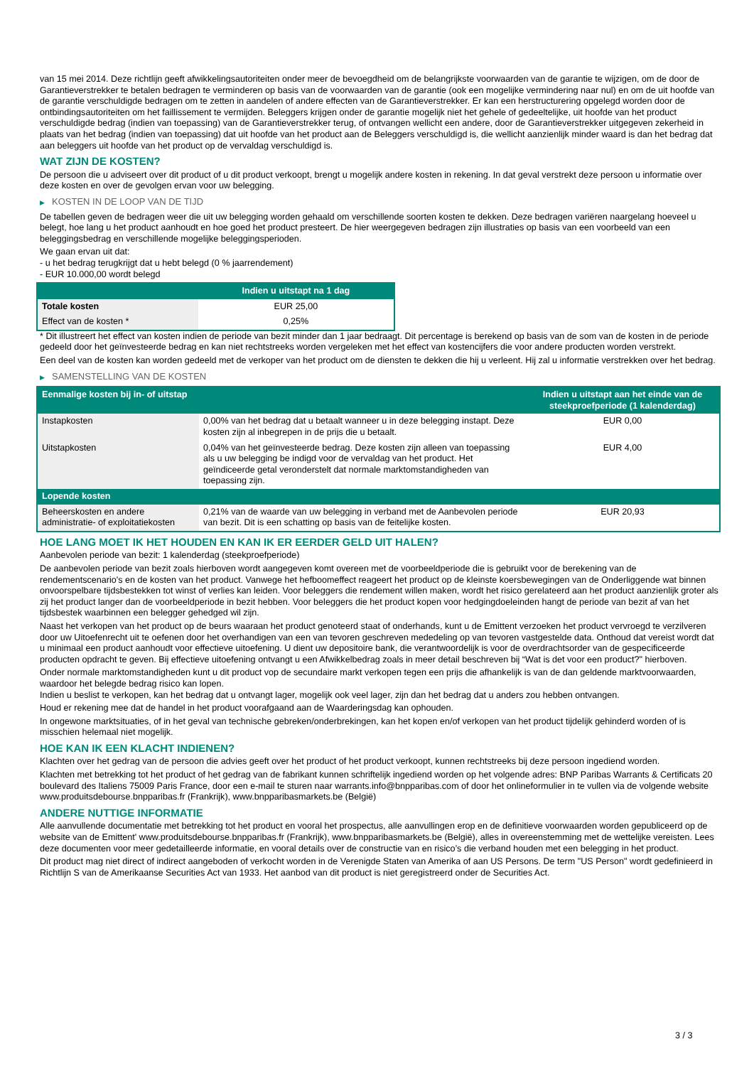van 15 mei 2014. Deze richtlijn geeft afwikkelingsautoriteiten onder meer de bevoegdheid om de belangrijkste voorwaarden van de garantie te wijzigen, om de door de Garantieverstrekker te betalen bedragen te verminderen op basis van de voorwaarden van de garantie (ook een mogelijke vermindering naar nul) en om de uit hoofde van de garantie verschuldigde bedragen om te zetten in aandelen of andere effecten van de Garantieverstrekker. Er kan een herstructurering opgelegd worden door de ontbindingsautoriteiten om het faillissement te vermijden. Beleggers krijgen onder de garantie mogelijk niet het gehele of gedeeltelijke, uit hoofde van het product verschuldigde bedrag (indien van toepassing) van de Garantieverstrekker terug, of ontvangen wellicht een andere, door de Garantieverstrekker uitgegeven zekerheid in plaats van het bedrag (indien van toepassing) dat uit hoofde van het product aan de Beleggers verschuldigd is, die wellicht aanzienlijk minder waard is dan het bedrag dat aan beleggers uit hoofde van het product op de vervaldag verschuldigd is.
WAT ZIJN DE KOSTEN?
De persoon die u adviseert over dit product of u dit product verkoopt, brengt u mogelijk andere kosten in rekening. In dat geval verstrekt deze persoon u informatie over deze kosten en over de gevolgen ervan voor uw belegging.
▶ KOSTEN IN DE LOOP VAN DE TIJD
De tabellen geven de bedragen weer die uit uw belegging worden gehaald om verschillende soorten kosten te dekken. Deze bedragen variëren naargelang hoeveel u belegt, hoe lang u het product aanhoudt en hoe goed het product presteert. De hier weergegeven bedragen zijn illustraties op basis van een voorbeeld van een beleggingsbedrag en verschillende mogelijke beleggingsperioden.
We gaan ervan uit dat:
- u het bedrag terugkrijgt dat u hebt belegd (0 % jaarrendement)
- EUR 10.000,00 wordt belegd
| | Indien u uitstapt na 1 dag |
| --- | --- |
| Totale kosten | EUR 25,00 |
| Effect van de kosten * | 0,25% |
* Dit illustreert het effect van kosten indien de periode van bezit minder dan 1 jaar bedraagt. Dit percentage is berekend op basis van de som van de kosten in de periode gedeeld door het geïnvesteerde bedrag en kan niet rechtstreeks worden vergeleken met het effect van kostencijfers die voor andere producten worden verstrekt.
Een deel van de kosten kan worden gedeeld met de verkoper van het product om de diensten te dekken die hij u verleent. Hij zal u informatie verstrekken over het bedrag.
▶ SAMENSTELLING VAN DE KOSTEN
| Eenmalige kosten bij in- of uitstap | | Indien u uitstapt aan het einde van de steekproefperiode (1 kalenderdag) |
| --- | --- | --- |
| Instapkosten | 0,00% van het bedrag dat u betaalt wanneer u in deze belegging instapt. Deze kosten zijn al inbegrepen in de prijs die u betaalt. | EUR 0,00 |
| Uitstapkosten | 0,04% van het geïnvesteerde bedrag. Deze kosten zijn alleen van toepassing als u uw belegging be indigd voor de vervaldag van het product. Het geïndiceerde getal veronderstelt dat normale marktomstandigheden van toepassing zijn. | EUR 4,00 |
| Lopende kosten | | |
| Beheerskosten en andere administratie- of exploitatiekosten | 0,21% van de waarde van uw belegging in verband met de Aanbevolen periode van bezit. Dit is een schatting op basis van de feitelijke kosten. | EUR 20,93 |
HOE LANG MOET IK HET HOUDEN EN KAN IK ER EERDER GELD UIT HALEN?
Aanbevolen periode van bezit: 1 kalenderdag (steekproefperiode)
De aanbevolen periode van bezit zoals hierboven wordt aangegeven komt overeen met de voorbeeldperiode die is gebruikt voor de berekening van de rendementscenario's en de kosten van het product. Vanwege het hefboomeffect reageert het product op de kleinste koersbewegingen van de Onderliggende wat binnen onvoorspelbare tijdsbestekken tot winst of verlies kan leiden. Voor beleggers die rendement willen maken, wordt het risico gerelateerd aan het product aanzienlijk groter als zij het product langer dan de voorbeeldperiode in bezit hebben. Voor beleggers die het product kopen voor hedgingdoeleinden hangt de periode van bezit af van het tijdsbestek waarbinnen een belegger gehedged wil zijn.
Naast het verkopen van het product op de beurs waaraan het product genoteerd staat of onderhands, kunt u de Emittent verzoeken het product vervroegd te verzilveren door uw Uitoefenrecht uit te oefenen door het overhandigen van een van tevoren geschreven mededeling op van tevoren vastgestelde data. Onthoud dat vereist wordt dat u minimaal een product aanhoudt voor effectieve uitoefening. U dient uw depositoire bank, die verantwoordelijk is voor de overdrachtsorder van de gespecificeerde producten opdracht te geven. Bij effectieve uitoefening ontvangt u een Afwikkelbedrag zoals in meer detail beschreven bij “Wat is det voor een product?" hierboven.
Onder normale marktomstandigheden kunt u dit product vop de secundaire markt verkopen tegen een prijs die afhankelijk is van de dan geldende marktvoorwaarden, waardoor het belegde bedrag risico kan lopen.
Indien u beslist te verkopen, kan het bedrag dat u ontvangt lager, mogelijk ook veel lager, zijn dan het bedrag dat u anders zou hebben ontvangen.
Houd er rekening mee dat de handel in het product voorafgaand aan de Waarderingsdag kan ophouden.
In ongewone marktsituaties, of in het geval van technische gebreken/onderbrekingen, kan het kopen en/of verkopen van het product tijdelijk gehinderd worden of is misschien helemaal niet mogelijk.
HOE KAN IK EEN KLACHT INDIENEN?
Klachten over het gedrag van de persoon die advies geeft over het product of het product verkoopt, kunnen rechtstreeks bij deze persoon ingediend worden.
Klachten met betrekking tot het product of het gedrag van de fabrikant kunnen schriftelijk ingediend worden op het volgende adres: BNP Paribas Warrants & Certificats 20 boulevard des Italiens 75009 Paris France, door een e-mail te sturen naar warrants.info@bnpparibas.com of door het onlineformulier in te vullen via de volgende website www.produitsdebourse.bnpparibas.fr (Frankrijk), www.bnpparibasmarkets.be (België)
ANDERE NUTTIGE INFORMATIE
Alle aanvullende documentatie met betrekking tot het product en vooral het prospectus, alle aanvullingen erop en de definitieve voorwaarden worden gepubliceerd op de website van de Emittent' www.produitsdebourse.bnpparibas.fr (Frankrijk), www.bnpparibasmarkets.be (België), alles in overeenstemming met de wettelijke vereisten. Lees deze documenten voor meer gedetailleerde informatie, en vooral details over de constructie van en risico’s die verband houden met een belegging in het product.
Dit product mag niet direct of indirect aangeboden of verkocht worden in de Verenigde Staten van Amerika of aan US Persons. De term "US Person" wordt gedefinieerd in Richtlijn S van de Amerikaanse Securities Act van 1933. Het aanbod van dit product is niet geregistreerd onder de Securities Act.
3 / 3